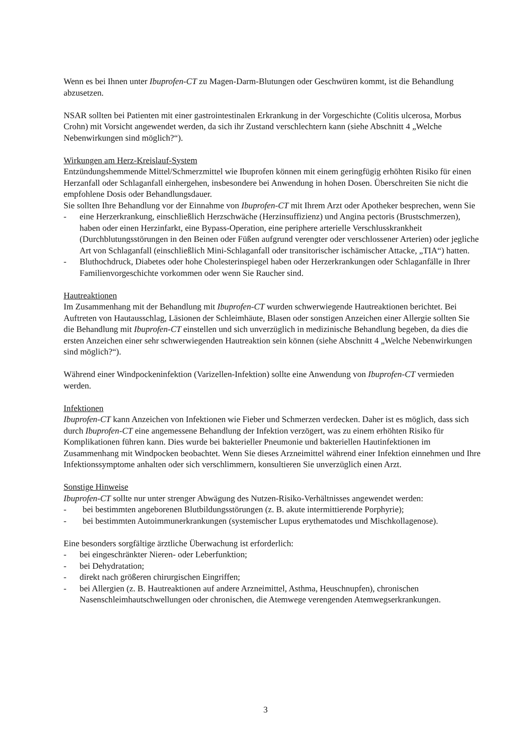Wenn es bei Ihnen unter Ibuprofen-CT zu Magen-Darm-Blutungen oder Geschwüren kommt, ist die Behandlung abzusetzen.
NSAR sollten bei Patienten mit einer gastrointestinalen Erkrankung in der Vorgeschichte (Colitis ulcerosa, Morbus Crohn) mit Vorsicht angewendet werden, da sich ihr Zustand verschlechtern kann (siehe Abschnitt 4 „Welche Nebenwirkungen sind möglich?“).
Wirkungen am Herz-Kreislauf-System
Entzündungshemmende Mittel/Schmerzmittel wie Ibuprofen können mit einem geringfügig erhöhten Risiko für einen Herzanfall oder Schlaganfall einhergehen, insbesondere bei Anwendung in hohen Dosen. Überschreiten Sie nicht die empfohlene Dosis oder Behandlungsdauer.
Sie sollten Ihre Behandlung vor der Einnahme von Ibuprofen-CT mit Ihrem Arzt oder Apotheker besprechen, wenn Sie
- eine Herzerkrankung, einschließlich Herzschwäche (Herzinsuffizienz) und Angina pectoris (Brustschmerzen), haben oder einen Herzinfarkt, eine Bypass-Operation, eine periphere arterielle Verschlusskrankheit (Durchblutungsstörungen in den Beinen oder Füßen aufgrund verengter oder verschlossener Arterien) oder jegliche Art von Schlaganfall (einschließlich Mini-Schlaganfall oder transitorischer ischämischer Attacke, „TIA“) hatten.
- Bluthochdruck, Diabetes oder hohe Cholesterinspiegel haben oder Herzerkrankungen oder Schlaganfälle in Ihrer Familienvorgeschichte vorkommen oder wenn Sie Raucher sind.
Hautreaktionen
Im Zusammenhang mit der Behandlung mit Ibuprofen-CT wurden schwerwiegende Hautreaktionen berichtet. Bei Auftreten von Hautausschlag, Läsionen der Schleimhäute, Blasen oder sonstigen Anzeichen einer Allergie sollten Sie die Behandlung mit Ibuprofen-CT einstellen und sich unverzüglich in medizinische Behandlung begeben, da dies die ersten Anzeichen einer sehr schwerwiegenden Hautreaktion sein können (siehe Abschnitt 4 „Welche Nebenwirkungen sind möglich?“).
Während einer Windpockeninfektion (Varizellen-Infektion) sollte eine Anwendung von Ibuprofen-CT vermieden werden.
Infektionen
Ibuprofen-CT kann Anzeichen von Infektionen wie Fieber und Schmerzen verdecken. Daher ist es möglich, dass sich durch Ibuprofen-CT eine angemessene Behandlung der Infektion verzögert, was zu einem erhöhten Risiko für Komplikationen führen kann. Dies wurde bei bakterieller Pneumonie und bakteriellen Hautinfektionen im Zusammenhang mit Windpocken beobachtet. Wenn Sie dieses Arzneimittel während einer Infektion einnehmen und Ihre Infektionssymptome anhalten oder sich verschlimmern, konsultieren Sie unverzüglich einen Arzt.
Sonstige Hinweise
Ibuprofen-CT sollte nur unter strenger Abwägung des Nutzen-Risiko-Verhältnisses angewendet werden:
- bei bestimmten angeborenen Blutbildungsstörungen (z. B. akute intermittierende Porphyrie);
- bei bestimmten Autoimmunerkrankungen (systemischer Lupus erythematodes und Mischkollagenose).
Eine besonders sorgfältige ärztliche Überwachung ist erforderlich:
- bei eingeschränkter Nieren- oder Leberfunktion;
- bei Dehydratation;
- direkt nach größeren chirurgischen Eingriffen;
- bei Allergien (z. B. Hautreaktionen auf andere Arzneimittel, Asthma, Heuschnupfen), chronischen Nasenschleimhautschwellungen oder chronischen, die Atemwege verengenden Atemwegserkrankungen.
3